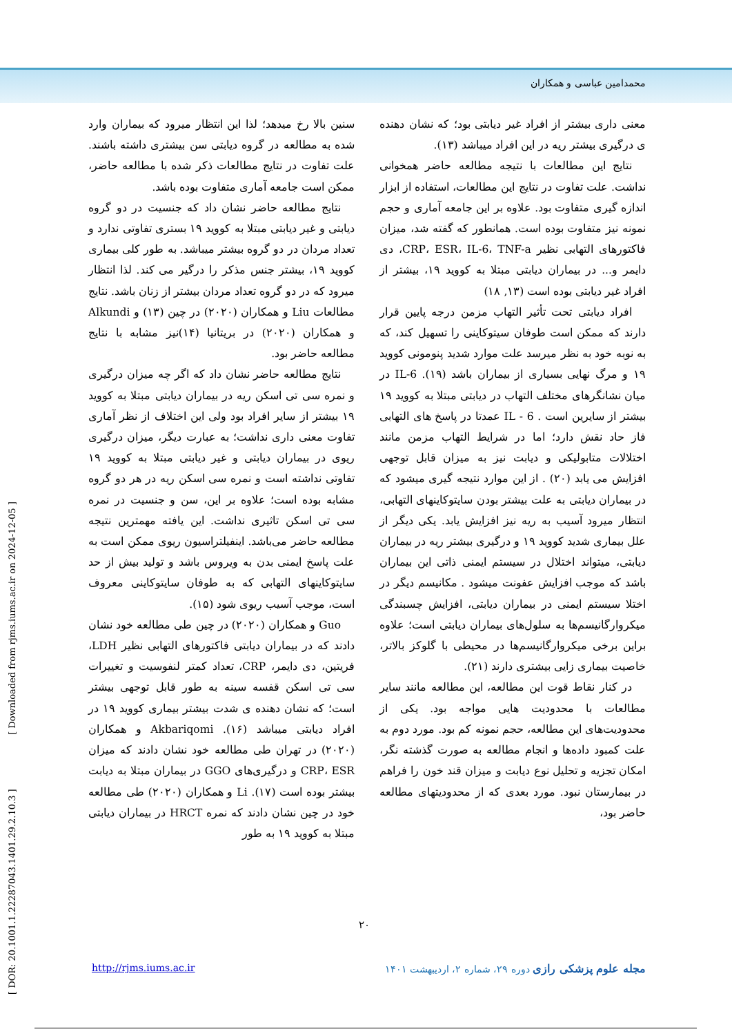محمدامین عباسی و همکاران
سنین بالا رخ میدهد؛ لذا این انتظار میرود که بیماران وارد شده به مطالعه در گروه دیابتی سن بیشتری داشته باشند. علت تفاوت در نتایج مطالعات ذکر شده با مطالعه حاضر، ممکن است جامعه آماری متفاوت بوده باشد.
نتایج مطالعه حاضر نشان داد که جنسیت در دو گروه دیابتی و غیر دیابتی مبتلا به کووید ۱۹ بستری تفاوتی ندارد و تعداد مردان در دو گروه بیشتر میباشد. به طور کلی بیماری کووید ۱۹، بیشتر جنس مذکر را درگیر می کند. لذا انتظار میرود که در دو گروه تعداد مردان بیشتر از زنان باشد. نتایج مطالعات Liu و همکاران (۲۰۲۰) در چین (۱۳) و Alkundi و همکاران (۲۰۲۰) در بریتانیا (۱۴)نیز مشابه با نتایج مطالعه حاضر بود.
نتایج مطالعه حاضر نشان داد که اگر چه میزان درگیری و نمره سی تی اسکن ریه در بیماران دیابتی مبتلا به کووید ۱۹ بیشتر از سایر افراد بود ولی این اختلاف از نظر آماری تفاوت معنی داری نداشت؛ به عبارت دیگر، میزان درگیری ریوی در بیماران دیابتی و غیر دیابتی مبتلا به کووید ۱۹ تفاوتی نداشته است و نمره سی اسکن ریه در هر دو گروه مشابه بوده است؛ علاوه بر این، سن و جنسیت در نمره سی تی اسکن تاثیری نداشت. این یافته مهمترین نتیجه مطالعه حاضر می‌باشد. اینفیلتراسیون ریوی ممکن است به علت پاسخ ایمنی بدن به ویروس باشد و تولید بیش از حد سایتوکاینهای التهابی که به طوفان سایتوکاینی معروف است، موجب آسیب ریوی شود (۱۵).
Guo و همکاران (۲۰۲۰) در چین طی مطالعه خود نشان دادند که در بیماران دیابتی فاکتورهای التهابی نظیر LDH، فریتین، دی دایمر، CRP، تعداد کمتر لنفوسیت و تغییرات سی تی اسکن قفسه سینه به طور قابل توجهی بیشتر است؛ که نشان دهنده ی شدت بیشتر بیماری کووید ۱۹ در افراد دیابتی میباشد (۱۶). Akbariqomi و همکاران (۲۰۲۰) در تهران طی مطالعه خود نشان دادند که میزان CRP، ESR و درگیری‌های GGO در بیماران مبتلا به دیابت بیشتر بوده است (۱۷). Li و همکاران (۲۰۲۰) طی مطالعه خود در چین نشان دادند که نمره HRCT در بیماران دیابتی مبتلا به کووید ۱۹ به طور
معنی داری بیشتر از افراد غیر دیابتی بود؛ که نشان دهنده ی درگیری بیشتر ریه در این افراد میباشد (۱۳).
نتایج این مطالعات با نتیجه مطالعه حاضر همخوانی نداشت. علت تفاوت در نتایج این مطالعات، استفاده از ابزار اندازه گیری متفاوت بود. علاوه بر این جامعه آماری و حجم نمونه نیز متفاوت بوده است. همانطور که گفته شد، میزان فاکتورهای التهابی نظیر CRP، ESR، IL-6، TNF-a، دی دایمر و... در بیماران دیابتی مبتلا به کووید ۱۹، بیشتر از افراد غیر دیابتی بوده است (۱۳, ۱۸)
افراد دیابتی تحت تأثیر التهاب مزمن درجه پایین قرار دارند که ممکن است طوفان سیتوکاینی را تسهیل کند، که به نوبه خود به نظر میرسد علت موارد شدید پنومونی کووید ۱۹ و مرگ نهایی بسیاری از بیماران باشد (۱۹). IL-6 در میان نشانگرهای مختلف التهاب در دیابتی مبتلا به کووید ۱۹ بیشتر از سایرین است . IL - 6 عمدتا در پاسخ های التهابی فاز حاد نقش دارد؛ اما در شرایط التهاب مزمن مانند اختلالات متابولیکی و دیابت نیز به میزان قابل توجهی افزایش می یابد (۲۰) . از این موارد نتیجه گیری میشود که در بیماران دیابتی به علت بیشتر بودن سایتوکاینهای التهابی، انتظار میرود آسیب به ریه نیز افزایش یابد. یکی دیگر از علل بیماری شدید کووید ۱۹ و درگیری بیشتر ریه در بیماران دیابتی، میتواند اختلال در سیستم ایمنی ذاتی این بیماران باشد که موجب افزایش عفونت میشود . مکانیسم دیگر در اختلا سیستم ایمنی در بیماران دیابتی، افزایش چسبندگی میکروارگانیسم‌ها به سلول‌های بیماران دیابتی است؛ علاوه براین برخی میکروارگانیسم‌ها در محیطی با گلوکز بالاتر، خاصیت بیماری زایی بیشتری دارند (۲۱).
در کنار نقاط قوت این مطالعه، این مطالعه مانند سایر مطالعات با محدودیت هایی مواجه بود. یکی از محدودیت‌های این مطالعه، حجم نمونه کم بود. مورد دوم به علت کمبود داده‌ها و انجام مطالعه به صورت گذشته نگر، امکان تجزیه و تحلیل نوع دیابت و میزان قند خون را فراهم در بیمارستان نبود. مورد بعدی که از محدودیتهای مطالعه حاضر بود،
۲۰
مجله علوم پزشکی رازی دوره ۲۹، شماره ۲، اردیبهشت ۱۴۰۱
http://rjms.iums.ac.ir
[ DOR: 20.1001.1.22287043.1401.29.2.10.3 ] [ Downloaded from rjms.iums.ac.ir on 2024-12-05 ]